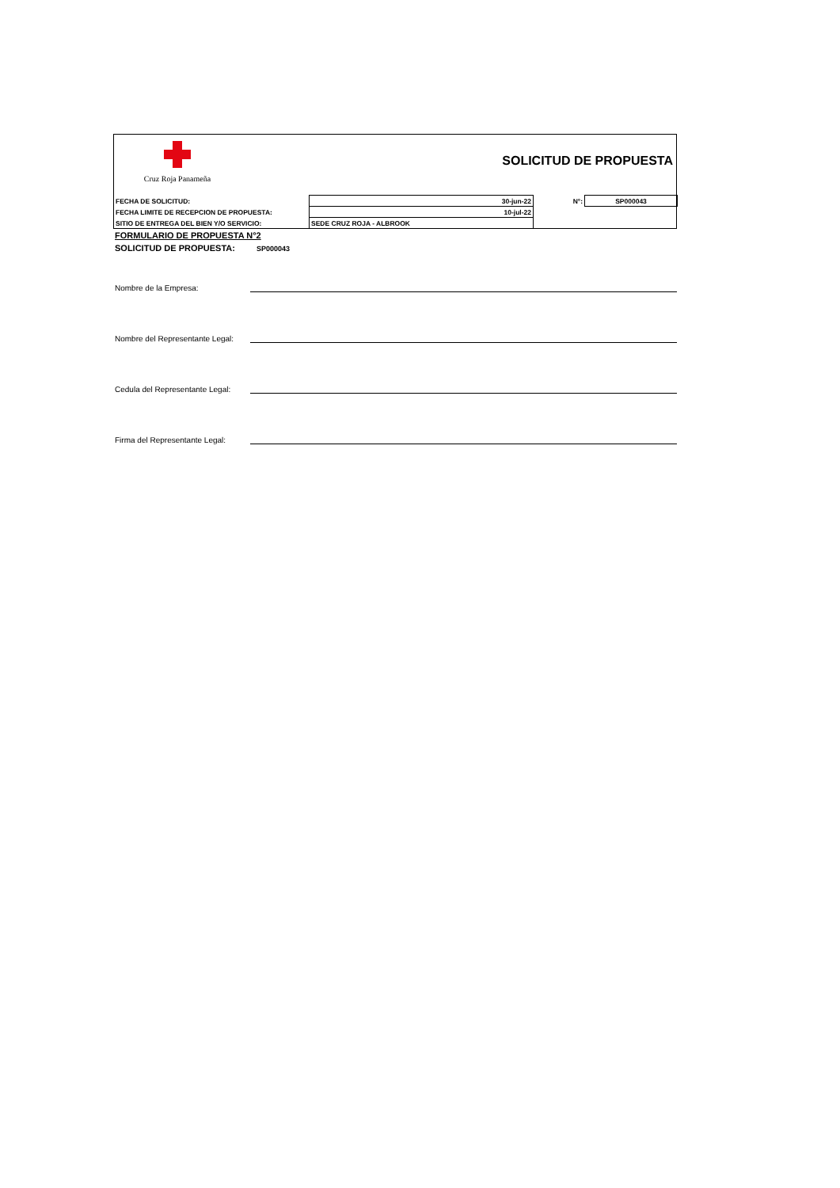Cruz Roja Panameña
SOLICITUD DE PROPUESTA
| FECHA DE SOLICITUD: | 30-jun-22 | N°: | SP000043 |
| FECHA LIMITE DE RECEPCION DE PROPUESTA: | 10-jul-22 | | |
| SITIO DE ENTREGA DEL BIEN Y/O SERVICIO: | SEDE CRUZ ROJA - ALBROOK | | |
FORMULARIO DE PROPUESTA N°2
SOLICITUD DE PROPUESTA: SP000043
Nombre de la Empresa:
Nombre del Representante Legal:
Cedula del Representante Legal:
Firma del Representante Legal: